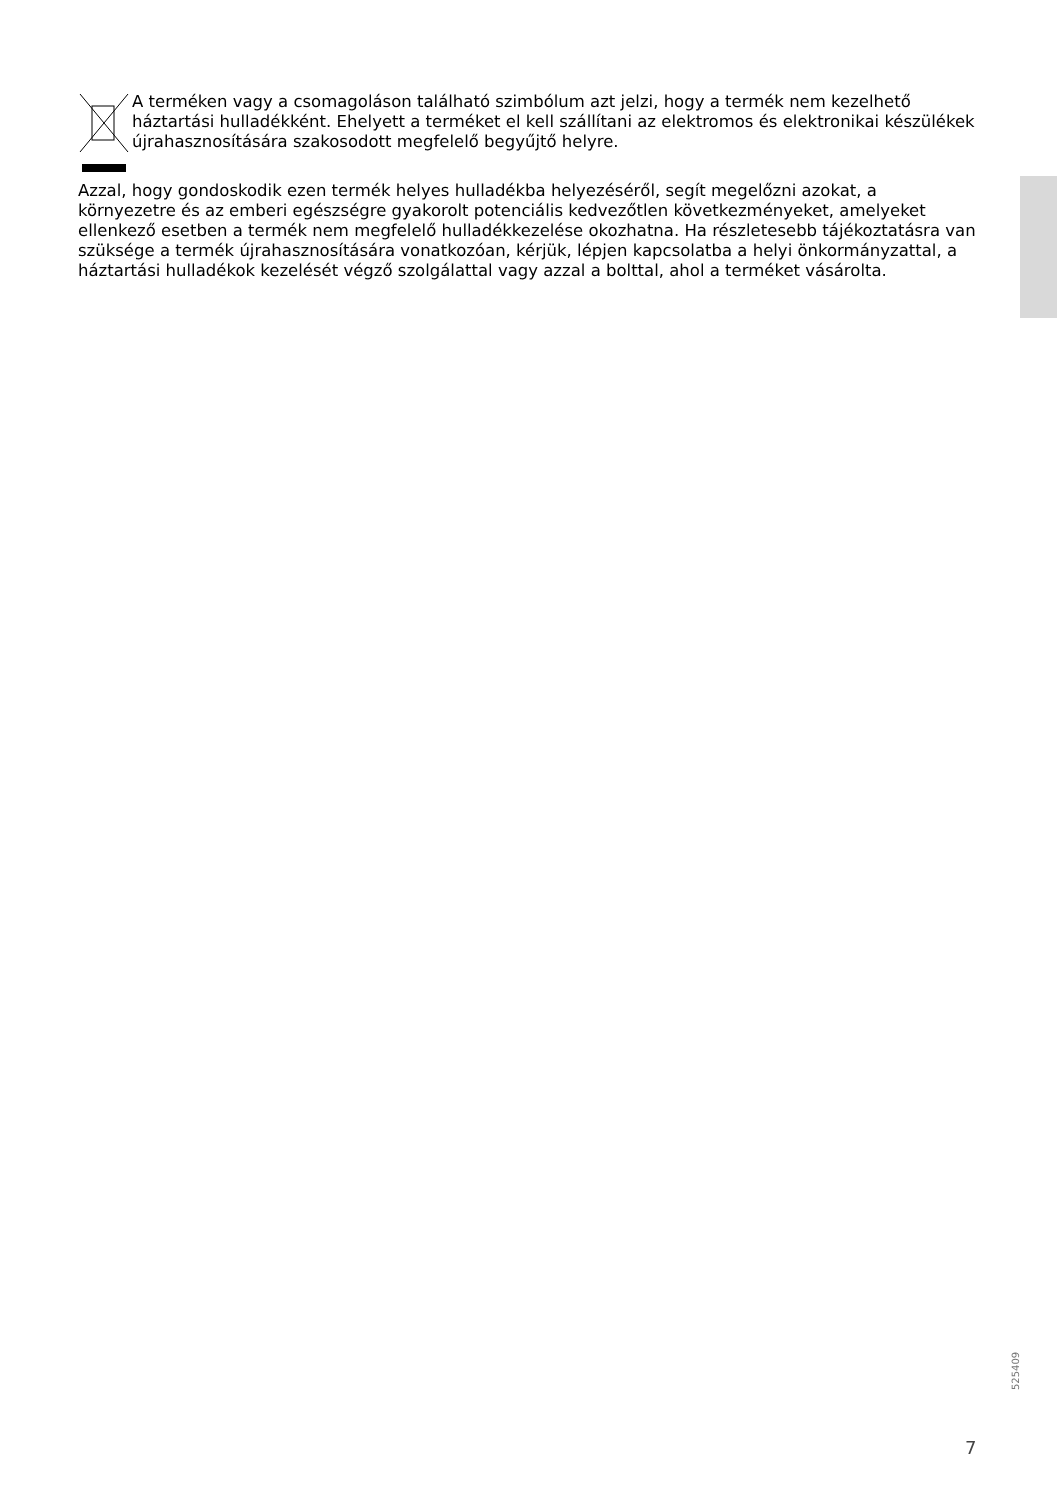A terméken vagy a csomagoláson található szimbólum azt jelzi, hogy a termék nem kezelhető háztartási hulladékként. Ehelyett a terméket el kell szállítani az elektromos és elektronikai készülékek újrahasznosítására szakosodott megfelelő begyűjtő helyre.
Azzal, hogy gondoskodik ezen termék helyes hulladékba helyezéséről, segít megelőzni azokat, a környezetre és az emberi egészségre gyakorolt potenciális kedvezőtlen következményeket, amelyeket ellenkező esetben a termék nem megfelelő hulladékkezelése okozhatna. Ha részletesebb tájékoztatásra van szüksége a termék újrahasznosítására vonatkozóan, kérjük, lépjen kapcsolatba a helyi önkormányzattal, a háztartási hulladékok kezelését végző szolgálattal vagy azzal a bolttal, ahol a terméket vásárolta.
525409
7